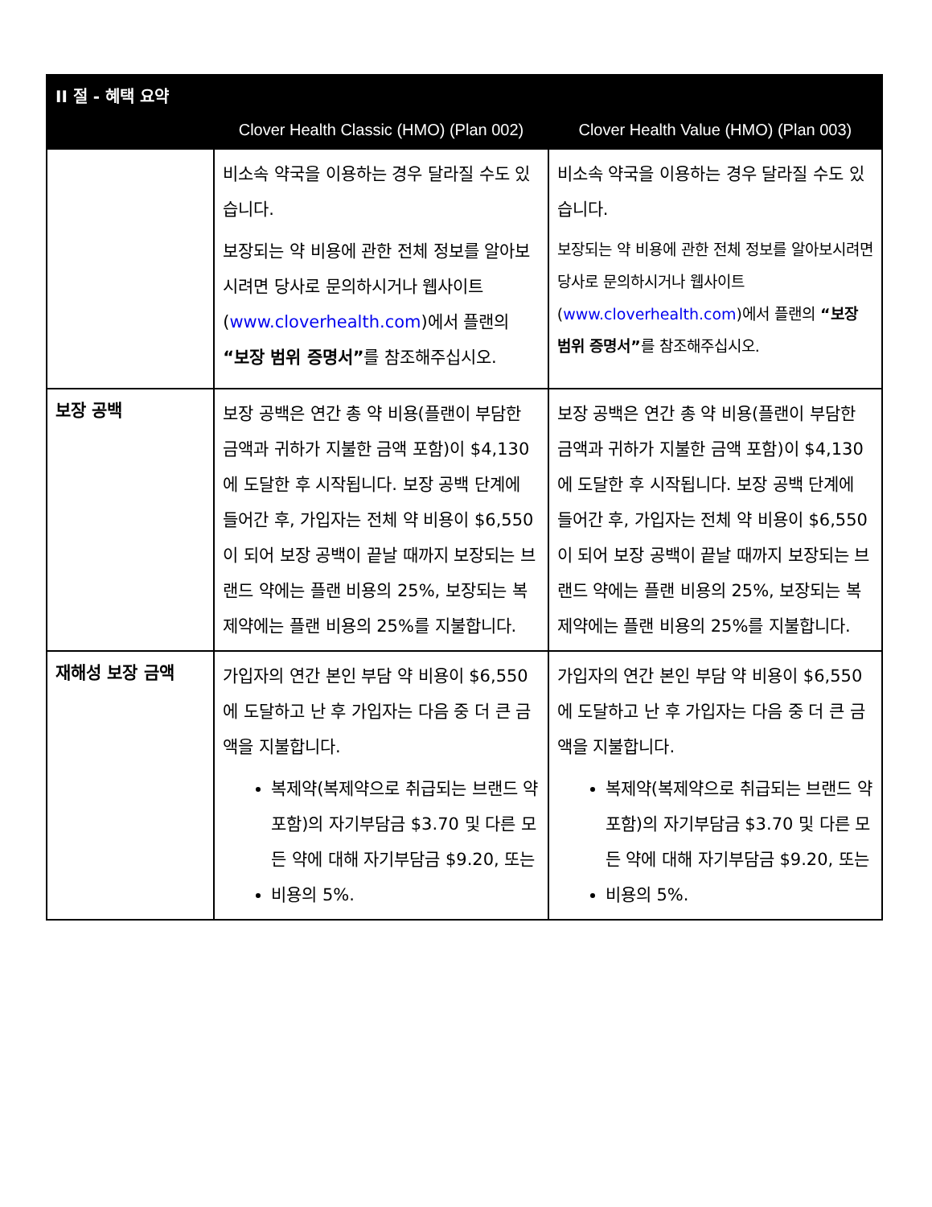| II 절 - 혜택 요약 | | |
| --- | --- | --- |
| | Clover Health Classic (HMO) (Plan 002) | Clover Health Value (HMO) (Plan 003) |
| | 비소속 약국을 이용하는 경우 달라질 수도 있습니다. 보장되는 약 비용에 관한 전체 정보를 알아보시려면 당사로 문의하시거나 웹사이트( www.cloverhealth.com )에서 플랜의 “보장 범위 증명서” 를 참조해주십시오. | 비소속 약국을 이용하는 경우 달라질 수도 있습니다. 보장되는 약 비용에 관한 전체 정보를 알아보시려면 당사로 문의하시거나 웹사이트( www.cloverhealth.com )에서 플랜의 “보장 범위 증명서” 를 참조해주십시오. |
| 보장 공백 | 보장 공백은 연간 총 약 비용(플랜이 부담한 금액과 귀하가 지불한 금액 포함)이 $4,130 에 도달한 후 시작됩니다. 보장 공백 단계에 들어간 후, 가입자는 전체 약 비용이 $6,550 이 되어 보장 공백이 끝날 때까지 보장되는 브랜드 약에는 플랜 비용의 25%, 보장되는 복제약에는 플랜 비용의 25%를 지불합니다. | 보장 공백은 연간 총 약 비용(플랜이 부담한 금액과 귀하가 지불한 금액 포함)이 $4,130 에 도달한 후 시작됩니다. 보장 공백 단계에 들어간 후, 가입자는 전체 약 비용이 $6,550 이 되어 보장 공백이 끝날 때까지 보장되는 브랜드 약에는 플랜 비용의 25%, 보장되는 복제약에는 플랜 비용의 25%를 지불합니다. |
| 재해성 보장 금액 | 가입자의 연간 본인 부담 약 비용이 $6,550 에 도달하고 난 후 가입자는 다음 중 더 큰 금액을 지불합니다. 복제약(복제약으로 취급되는 브랜드 약 포함)의 자기부담금 $3.70 및 다른 모든 약에 대해 자기부담금 $9.20, 또는 비용의 5%. | 가입자의 연간 본인 부담 약 비용이 $6,550 에 도달하고 난 후 가입자는 다음 중 더 큰 금액을 지불합니다. 복제약(복제약으로 취급되는 브랜드 약 포함)의 자기부담금 $3.70 및 다른 모든 약에 대해 자기부담금 $9.20, 또는 비용의 5%. |